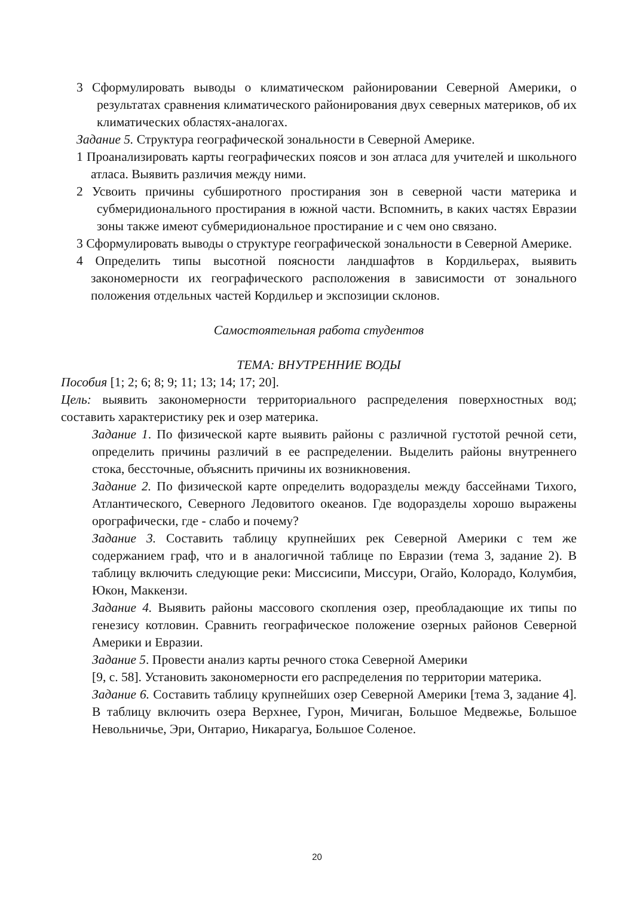3 Сформулировать выводы о климатическом районировании Северной Америки, о результатах сравнения климатического районирования двух северных материков, об их климатических областях-аналогах.
Задание 5. Структура географической зональности в Северной Америке.
1 Проанализировать карты географических поясов и зон атласа для учителей и школьного атласа. Выявить различия между ними.
2 Усвоить причины субширотного простирания зон в северной части материка и субмеридионального простирания в южной части. Вспомнить, в каких частях Евразии зоны также имеют субмеридиональное простирание и с чем оно связано.
3 Сформулировать выводы о структуре географической зональности в Северной Америке.
4 Определить типы высотной поясности ландшафтов в Кордильерах, выявить закономерности их географического расположения в зависимости от зонального положения отдельных частей Кордильер и экспозиции склонов.
Самостоятельная работа студентов
ТЕМА: ВНУТРЕННИЕ ВОДЫ
Пособия [1; 2; 6; 8; 9; 11; 13; 14; 17; 20].
Цель: выявить закономерности территориального распределения поверхностных вод; составить характеристику рек и озер материка.
Задание 1. По физической карте выявить районы с различной густотой речной сети, определить причины различий в ее распределении. Выделить районы внутреннего стока, бессточные, объяснить причины их возникновения.
Задание 2. По физической карте определить водоразделы между бассейнами Тихого, Атлантического, Северного Ледовитого океанов. Где водоразделы хорошо выражены орографически, где - слабо и почему?
Задание 3. Составить таблицу крупнейших рек Северной Америки с тем же содержанием граф, что и в аналогичной таблице по Евразии (тема 3, задание 2). В таблицу включить следующие реки: Миссисипи, Миссури, Огайо, Колорадо, Колумбия, Юкон, Маккензи.
Задание 4. Выявить районы массового скопления озер, преобладающие их типы по генезису котловин. Сравнить географическое положение озерных районов Северной Америки и Евразии.
Задание 5. Провести анализ карты речного стока Северной Америки
[9, с. 58]. Установить закономерности его распределения по территории материка.
Задание 6. Составить таблицу крупнейших озер Северной Америки [тема 3, задание 4]. В таблицу включить озера Верхнее, Гурон, Мичиган, Большое Медвежье, Большое Невольничье, Эри, Онтарио, Никарагуа, Большое Соленое.
20